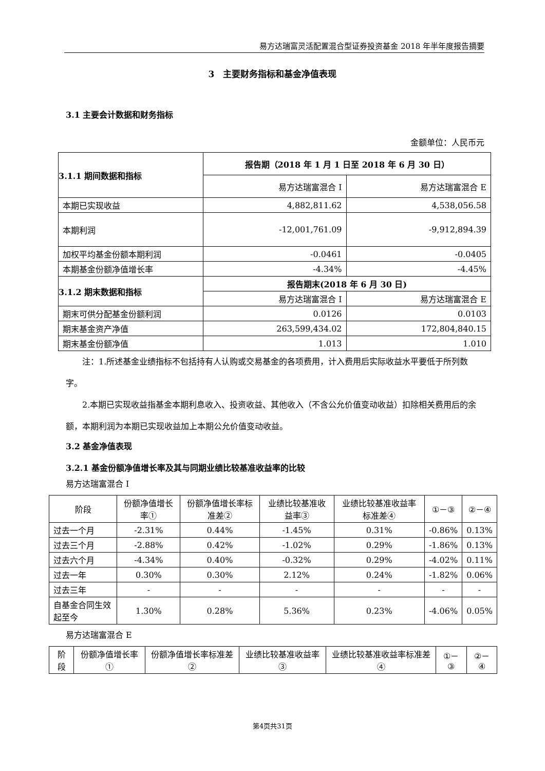易方达瑞富灵活配置混合型证券投资基金 2018 年半年度报告摘要
3　主要财务指标和基金净值表现
3.1 主要会计数据和财务指标
金额单位：人民币元
| 3.1.1 期间数据和指标 | 报告期（2018 年 1 月 1 日至 2018 年 6 月 30 日） | |
| --- | --- | --- |
| | 易方达瑞富混合 I | 易方达瑞富混合 E |
| 本期已实现收益 | 4,882,811.62 | 4,538,056.58 |
| 本期利润 | -12,001,761.09 | -9,912,894.39 |
| 加权平均基金份额本期利润 | -0.0461 | -0.0405 |
| 本期基金份额净值增长率 | -4.34% | -4.45% |
| 3.1.2 期末数据和指标 | 报告期末(2018 年 6 月 30 日) | |
| | 易方达瑞富混合 I | 易方达瑞富混合 E |
| 期末可供分配基金份额利润 | 0.0126 | 0.0103 |
| 期末基金资产净值 | 263,599,434.02 | 172,804,840.15 |
| 期末基金份额净值 | 1.013 | 1.010 |
　　注：1.所述基金业绩指标不包括持有人认购或交易基金的各项费用，计入费用后实际收益水平要低于所列数字。
　　2.本期已实现收益指基金本期利息收入、投资收益、其他收入（不含公允价值变动收益）扣除相关费用后的余额，本期利润为本期已实现收益加上本期公允价值变动收益。
3.2 基金净值表现
3.2.1 基金份额净值增长率及其与同期业绩比较基准收益率的比较
易方达瑞富混合 I
| 阶段 | 份额净值增长率① | 份额净值增长率标准差② | 业绩比较基准收益率③ | 业绩比较基准收益率标准差④ | ①－③ | ②－④ |
| --- | --- | --- | --- | --- | --- | --- |
| 过去一个月 | -2.31% | 0.44% | -1.45% | 0.31% | -0.86% | 0.13% |
| 过去三个月 | -2.88% | 0.42% | -1.02% | 0.29% | -1.86% | 0.13% |
| 过去六个月 | -4.34% | 0.40% | -0.32% | 0.29% | -4.02% | 0.11% |
| 过去一年 | 0.30% | 0.30% | 2.12% | 0.24% | -1.82% | 0.06% |
| 过去三年 | - | - | - | - | - | - |
| 自基金合同生效起至今 | 1.30% | 0.28% | 5.36% | 0.23% | -4.06% | 0.05% |
易方达瑞富混合 E
| 阶段 | 份额净值增长率① | 份额净值增长率标准差② | 业绩比较基准收益率③ | 业绩比较基准收益率标准差④ | ①－③ | ②－④ |
| --- | --- | --- | --- | --- | --- | --- |
第4页共31页